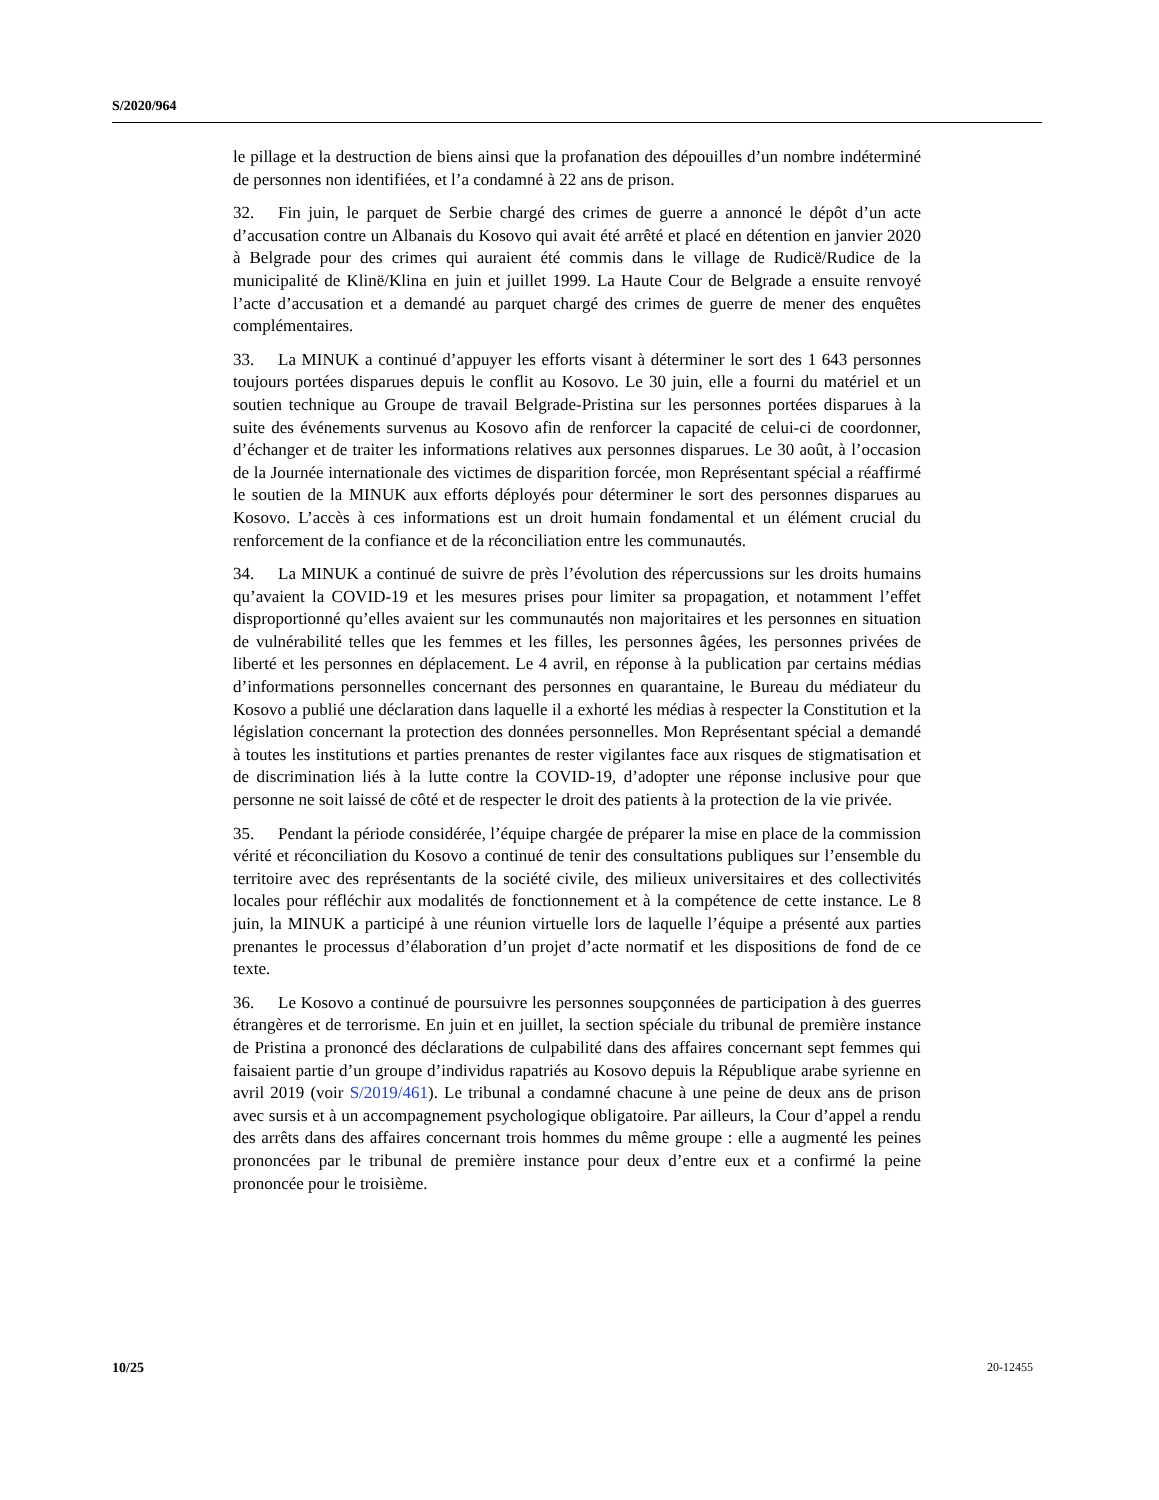S/2020/964
le pillage et la destruction de biens ainsi que la profanation des dépouilles d’un nombre indéterminé de personnes non identifiées, et l’a condamné à 22 ans de prison.
32. Fin juin, le parquet de Serbie chargé des crimes de guerre a annoncé le dépôt d’un acte d’accusation contre un Albanais du Kosovo qui avait été arrêté et placé en détention en janvier 2020 à Belgrade pour des crimes qui auraient été commis dans le village de Rudicë/Rudice de la municipalité de Klinë/Klina en juin et juillet 1999. La Haute Cour de Belgrade a ensuite renvoyé l’acte d’accusation et a demandé au parquet chargé des crimes de guerre de mener des enquêtes complémentaires.
33. La MINUK a continué d’appuyer les efforts visant à déterminer le sort des 1 643 personnes toujours portées disparues depuis le conflit au Kosovo. Le 30 juin, elle a fourni du matériel et un soutien technique au Groupe de travail Belgrade-Pristina sur les personnes portées disparues à la suite des événements survenus au Kosovo afin de renforcer la capacité de celui-ci de coordonner, d’échanger et de traiter les informations relatives aux personnes disparues. Le 30 août, à l’occasion de la Journée internationale des victimes de disparition forcée, mon Représentant spécial a réaffirmé le soutien de la MINUK aux efforts déployés pour déterminer le sort des personnes disparues au Kosovo. L’accès à ces informations est un droit humain fondamental et un élément crucial du renforcement de la confiance et de la réconciliation entre les communautés.
34. La MINUK a continué de suivre de près l’évolution des répercussions sur les droits humains qu’avaient la COVID-19 et les mesures prises pour limiter sa propagation, et notamment l’effet disproportionné qu’elles avaient sur les communautés non majoritaires et les personnes en situation de vulnérabilité telles que les femmes et les filles, les personnes âgées, les personnes privées de liberté et les personnes en déplacement. Le 4 avril, en réponse à la publication par certains médias d’informations personnelles concernant des personnes en quarantaine, le Bureau du médiateur du Kosovo a publié une déclaration dans laquelle il a exhorté les médias à respecter la Constitution et la législation concernant la protection des données personnelles. Mon Représentant spécial a demandé à toutes les institutions et parties prenantes de rester vigilantes face aux risques de stigmatisation et de discrimination liés à la lutte contre la COVID-19, d’adopter une réponse inclusive pour que personne ne soit laissé de côté et de respecter le droit des patients à la protection de la vie privée.
35. Pendant la période considérée, l’équipe chargée de préparer la mise en place de la commission vérité et réconciliation du Kosovo a continué de tenir des consultations publiques sur l’ensemble du territoire avec des représentants de la société civile, des milieux universitaires et des collectivités locales pour réfléchir aux modalités de fonctionnement et à la compétence de cette instance. Le 8 juin, la MINUK a participé à une réunion virtuelle lors de laquelle l’équipe a présenté aux parties prenantes le processus d’élaboration d’un projet d’acte normatif et les dispositions de fond de ce texte.
36. Le Kosovo a continué de poursuivre les personnes soupçonnées de participation à des guerres étrangères et de terrorisme. En juin et en juillet, la section spéciale du tribunal de première instance de Pristina a prononcé des déclarations de culpabilité dans des affaires concernant sept femmes qui faisaient partie d’un groupe d’individus rapatriés au Kosovo depuis la République arabe syrienne en avril 2019 (voir S/2019/461). Le tribunal a condamné chacune à une peine de deux ans de prison avec sursis et à un accompagnement psychologique obligatoire. Par ailleurs, la Cour d’appel a rendu des arrêts dans des affaires concernant trois hommes du même groupe : elle a augmenté les peines prononcées par le tribunal de première instance pour deux d’entre eux et a confirmé la peine prononcée pour le troisième.
10/25 20-12455